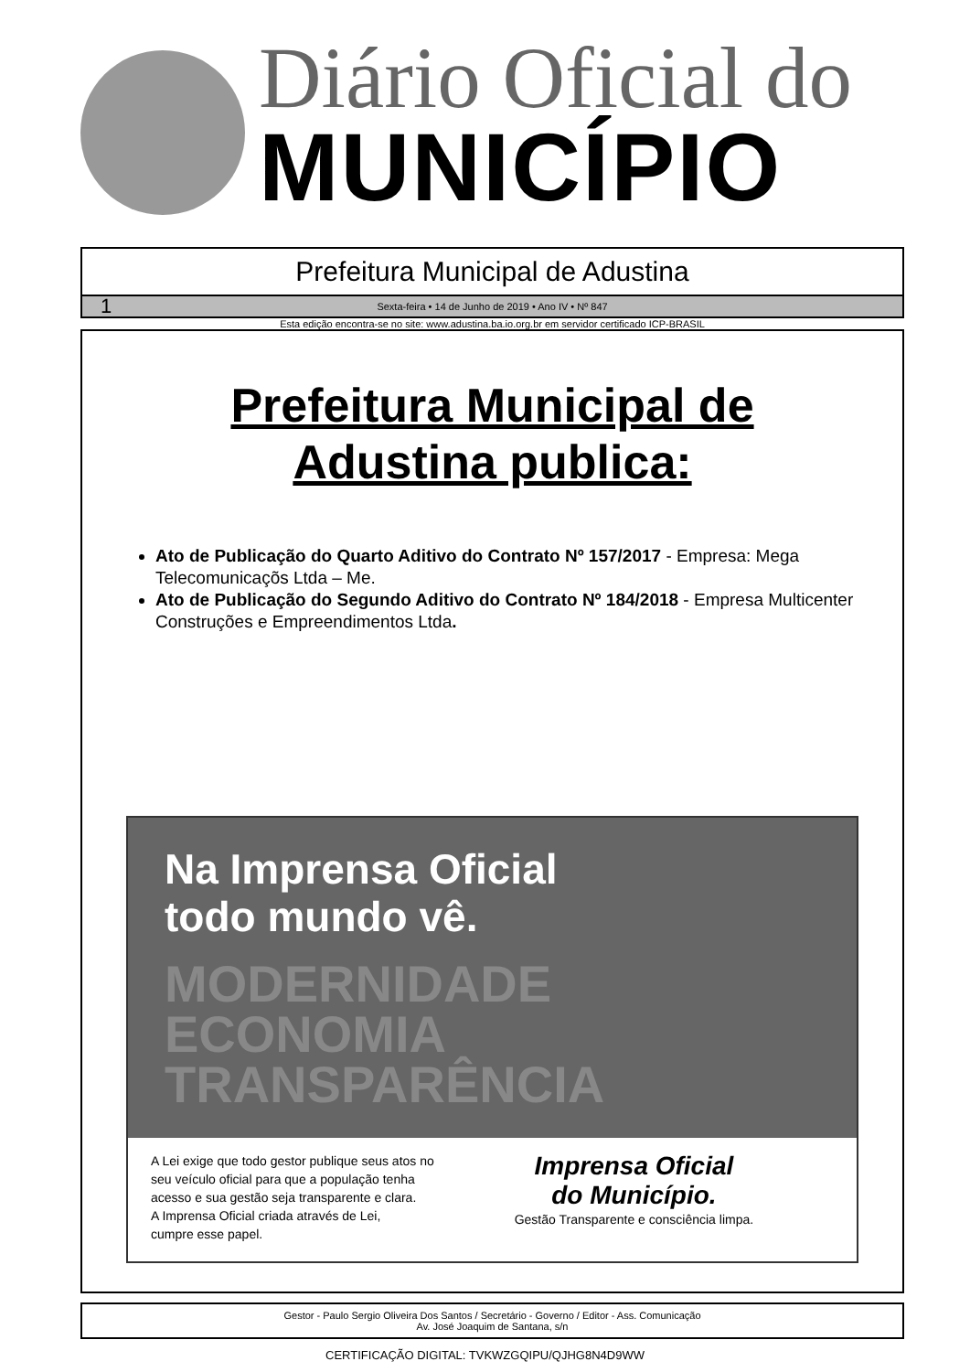Diário Oficial do
MUNICÍPIO
Prefeitura Municipal de Adustina
1 Sexta-feira • 14 de Junho de 2019 • Ano IV • Nº 847
Esta edição encontra-se no site: www.adustina.ba.io.org.br em servidor certificado ICP-BRASIL
Prefeitura Municipal de
Adustina publica:
Ato de Publicação do Quarto Aditivo do Contrato Nº 157/2017 - Empresa: Mega Telecomunicaçõs Ltda – Me.
Ato de Publicação do Segundo Aditivo do Contrato Nº 184/2018 - Empresa Multicenter Construções e Empreendimentos Ltda.
Na Imprensa Oficial
todo mundo vê.
MODERNIDADE
ECONOMIA
TRANSPARÊNCIA
A Lei exige que todo gestor publique seus atos no
seu veículo oficial para que a população tenha
acesso e sua gestão seja transparente e clara.
A Imprensa Oficial criada através de Lei,
cumpre esse papel.
Imprensa Oficial
do Município.
Gestão Transparente e consciência limpa.
Gestor - Paulo Sergio Oliveira Dos Santos / Secretário - Governo / Editor - Ass. Comunicação
Av. José Joaquim de Santana, s/n
CERTIFICAÇÃO DIGITAL: TVKWZGQIPU/QJHG8N4D9WW